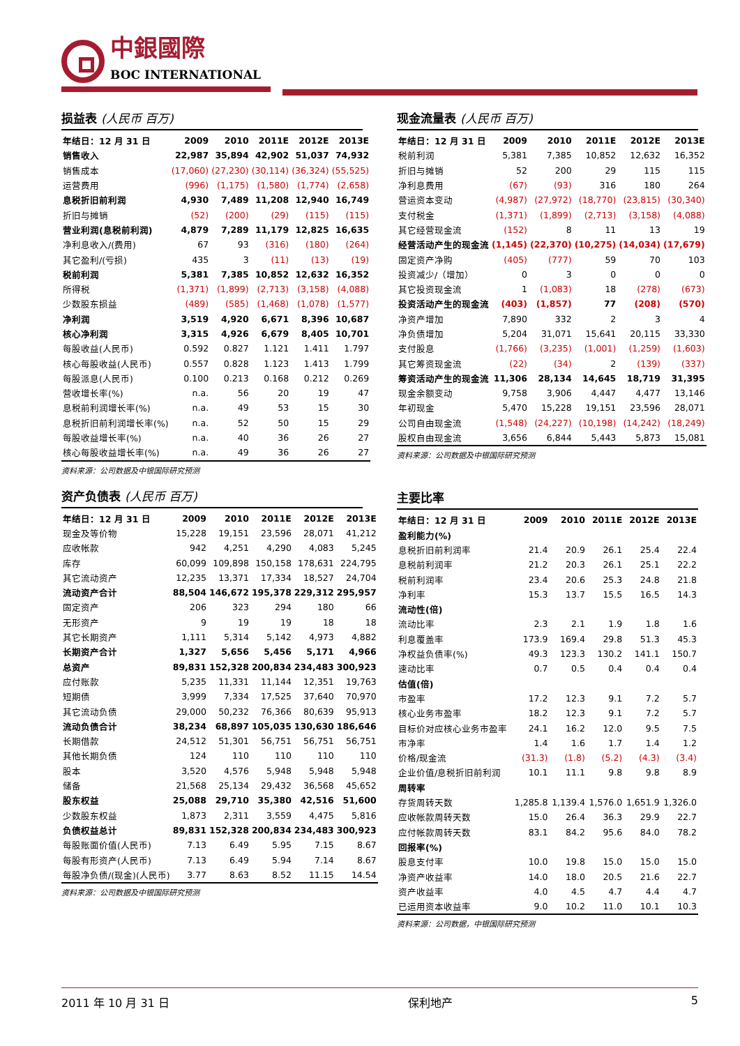中銀國際
BOC INTERNATIONAL
损益表 (人民币 百万)
| 年结日：12 月 31 日 | 2009 | 2010 | 2011E | 2012E | 2013E |
| --- | --- | --- | --- | --- | --- |
| 销售收入 | 22,987 | 35,894 | 42,902 | 51,037 | 74,932 |
| 销售成本 | (17,060) | (27,230) | (30,114) | (36,324) | (55,525) |
| 运营费用 | (996) | (1,175) | (1,580) | (1,774) | (2,658) |
| 息税折旧前利润 | 4,930 | 7,489 | 11,208 | 12,940 | 16,749 |
| 折旧与摊销 | (52) | (200) | (29) | (115) | (115) |
| 营业利润(息税前利润) | 4,879 | 7,289 | 11,179 | 12,825 | 16,635 |
| 净利息收入/(费用) | 67 | 93 | (316) | (180) | (264) |
| 其它盈利/(亏损) | 435 | 3 | (11) | (13) | (19) |
| 税前利润 | 5,381 | 7,385 | 10,852 | 12,632 | 16,352 |
| 所得税 | (1,371) | (1,899) | (2,713) | (3,158) | (4,088) |
| 少数股东损益 | (489) | (585) | (1,468) | (1,078) | (1,577) |
| 净利润 | 3,519 | 4,920 | 6,671 | 8,396 | 10,687 |
| 核心净利润 | 3,315 | 4,926 | 6,679 | 8,405 | 10,701 |
| 每股收益(人民币) | 0.592 | 0.827 | 1.121 | 1.411 | 1.797 |
| 核心每股收益(人民币) | 0.557 | 0.828 | 1.123 | 1.413 | 1.799 |
| 每股派息(人民币) | 0.100 | 0.213 | 0.168 | 0.212 | 0.269 |
| 营收增长率(%) | n.a. | 56 | 20 | 19 | 47 |
| 息税前利润增长率(%) | n.a. | 49 | 53 | 15 | 30 |
| 息税折旧前利润增长率(%) | n.a. | 52 | 50 | 15 | 29 |
| 每股收益增长率(%) | n.a. | 40 | 36 | 26 | 27 |
| 核心每股收益增长率(%) | n.a. | 49 | 36 | 26 | 27 |
资料来源：公司数据及中银国际研究预测
资产负债表 (人民币 百万)
| 年结日：12 月 31 日 | 2009 | 2010 | 2011E | 2012E | 2013E |
| --- | --- | --- | --- | --- | --- |
| 现金及等价物 | 15,228 | 19,151 | 23,596 | 28,071 | 41,212 |
| 应收帐款 | 942 | 4,251 | 4,290 | 4,083 | 5,245 |
| 库存 | 60,099 | 109,898 | 150,158 | 178,631 | 224,795 |
| 其它流动资产 | 12,235 | 13,371 | 17,334 | 18,527 | 24,704 |
| 流动资产合计 | 88,504 | 146,672 | 195,378 | 229,312 | 295,957 |
| 固定资产 | 206 | 323 | 294 | 180 | 66 |
| 无形资产 | 9 | 19 | 19 | 18 | 18 |
| 其它长期资产 | 1,111 | 5,314 | 5,142 | 4,973 | 4,882 |
| 长期资产合计 | 1,327 | 5,656 | 5,456 | 5,171 | 4,966 |
| 总资产 | 89,831 | 152,328 | 200,834 | 234,483 | 300,923 |
| 应付账款 | 5,235 | 11,331 | 11,144 | 12,351 | 19,763 |
| 短期债 | 3,999 | 7,334 | 17,525 | 37,640 | 70,970 |
| 其它流动负债 | 29,000 | 50,232 | 76,366 | 80,639 | 95,913 |
| 流动负债合计 | 38,234 | 68,897 | 105,035 | 130,630 | 186,646 |
| 长期借款 | 24,512 | 51,301 | 56,751 | 56,751 | 56,751 |
| 其他长期负债 | 124 | 110 | 110 | 110 | 110 |
| 股本 | 3,520 | 4,576 | 5,948 | 5,948 | 5,948 |
| 储备 | 21,568 | 25,134 | 29,432 | 36,568 | 45,652 |
| 股东权益 | 25,088 | 29,710 | 35,380 | 42,516 | 51,600 |
| 少数股东权益 | 1,873 | 2,311 | 3,559 | 4,475 | 5,816 |
| 负债权益总计 | 89,831 | 152,328 | 200,834 | 234,483 | 300,923 |
| 每股账面价值(人民币) | 7.13 | 6.49 | 5.95 | 7.15 | 8.67 |
| 每股有形资产(人民币) | 7.13 | 6.49 | 5.94 | 7.14 | 8.67 |
| 每股净负债/(现金)(人民币) | 3.77 | 8.63 | 8.52 | 11.15 | 14.54 |
资料来源：公司数据及中银国际研究预测
现金流量表 (人民币 百万)
| 年结日：12 月 31 日 | 2009 | 2010 | 2011E | 2012E | 2013E |
| --- | --- | --- | --- | --- | --- |
| 税前利润 | 5,381 | 7,385 | 10,852 | 12,632 | 16,352 |
| 折旧与摊销 | 52 | 200 | 29 | 115 | 115 |
| 净利息费用 | (67) | (93) | 316 | 180 | 264 |
| 营运资本变动 | (4,987) | (27,972) | (18,770) | (23,815) | (30,340) |
| 支付税金 | (1,371) | (1,899) | (2,713) | (3,158) | (4,088) |
| 其它经营现金流 | (152) | 8 | 11 | 13 | 19 |
| 经营活动产生的现金流 | (1,145) | (22,370) | (10,275) | (14,034) | (17,679) |
| 固定资产净购 | (405) | (777) | 59 | 70 | 103 |
| 投资减少/（增加） | 0 | 3 | 0 | 0 | 0 |
| 其它投资现金流 | 1 | (1,083) | 18 | (278) | (673) |
| 投资活动产生的现金流 | (403) | (1,857) | 77 | (208) | (570) |
| 净资产增加 | 7,890 | 332 | 2 | 3 | 4 |
| 净负债增加 | 5,204 | 31,071 | 15,641 | 20,115 | 33,330 |
| 支付股息 | (1,766) | (3,235) | (1,001) | (1,259) | (1,603) |
| 其它筹资现金流 | (22) | (34) | 2 | (139) | (337) |
| 筹资活动产生的现金流 | 11,306 | 28,134 | 14,645 | 18,719 | 31,395 |
| 现金余额变动 | 9,758 | 3,906 | 4,447 | 4,477 | 13,146 |
| 年初现金 | 5,470 | 15,228 | 19,151 | 23,596 | 28,071 |
| 公司自由现金流 | (1,548) | (24,227) | (10,198) | (14,242) | (18,249) |
| 股权自由现金流 | 3,656 | 6,844 | 5,443 | 5,873 | 15,081 |
资料来源：公司数据及中银国际研究预测
主要比率
| 年结日：12 月 31 日 | 2009 | 2010 | 2011E | 2012E | 2013E |
| --- | --- | --- | --- | --- | --- |
| 盈利能力(%) | | | | | |
| 息税折旧前利润率 | 21.4 | 20.9 | 26.1 | 25.4 | 22.4 |
| 息税前利润率 | 21.2 | 20.3 | 26.1 | 25.1 | 22.2 |
| 税前利润率 | 23.4 | 20.6 | 25.3 | 24.8 | 21.8 |
| 净利率 | 15.3 | 13.7 | 15.5 | 16.5 | 14.3 |
| 流动性(倍) | | | | | |
| 流动比率 | 2.3 | 2.1 | 1.9 | 1.8 | 1.6 |
| 利息覆盖率 | 173.9 | 169.4 | 29.8 | 51.3 | 45.3 |
| 净权益负债率(%) | 49.3 | 123.3 | 130.2 | 141.1 | 150.7 |
| 速动比率 | 0.7 | 0.5 | 0.4 | 0.4 | 0.4 |
| 估值(倍) | | | | | |
| 市盈率 | 17.2 | 12.3 | 9.1 | 7.2 | 5.7 |
| 核心业务市盈率 | 18.2 | 12.3 | 9.1 | 7.2 | 5.7 |
| 目标价对应核心业务市盈率 | 24.1 | 16.2 | 12.0 | 9.5 | 7.5 |
| 市净率 | 1.4 | 1.6 | 1.7 | 1.4 | 1.2 |
| 价格/现金流 | (31.3) | (1.8) | (5.2) | (4.3) | (3.4) |
| 企业价值/息税折旧前利润 | 10.1 | 11.1 | 9.8 | 9.8 | 8.9 |
| 周转率 | | | | | |
| 存货周转天数 | 1,285.8 | 1,139.4 | 1,576.0 | 1,651.9 | 1,326.0 |
| 应收帐款周转天数 | 15.0 | 26.4 | 36.3 | 29.9 | 22.7 |
| 应付帐款周转天数 | 83.1 | 84.2 | 95.6 | 84.0 | 78.2 |
| 回报率(%) | | | | | |
| 股息支付率 | 10.0 | 19.8 | 15.0 | 15.0 | 15.0 |
| 净资产收益率 | 14.0 | 18.0 | 20.5 | 21.6 | 22.7 |
| 资产收益率 | 4.0 | 4.5 | 4.7 | 4.4 | 4.7 |
| 已运用资本收益率 | 9.0 | 10.2 | 11.0 | 10.1 | 10.3 |
资料来源：公司数据，中银国际研究预测
2011 年 10 月 31 日 保利地产 5